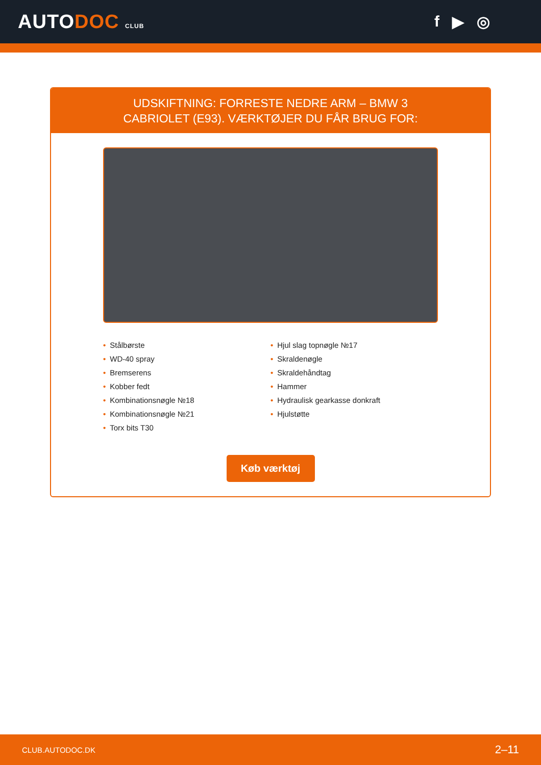AUTODOC CLUB
f ▶ ◎
UDSKIFTNING: FORRESTE NEDRE ARM – BMW 3
CABRIOLET (E93). VÆRKTØJER DU FÅR BRUG FOR:
• Stålbørste
• WD-40 spray
• Bremserens
• Kobber fedt
• Kombinationsnøgle №18
• Kombinationsnøgle №21
• Torx bits T30
• Hjul slag topnøgle №17
• Skraldenøgle
• Skraldehåndtag
• Hammer
• Hydraulisk gearkasse donkraft
• Hjulstøtte
Køb værktøj
CLUB.AUTODOC.DK 2–11